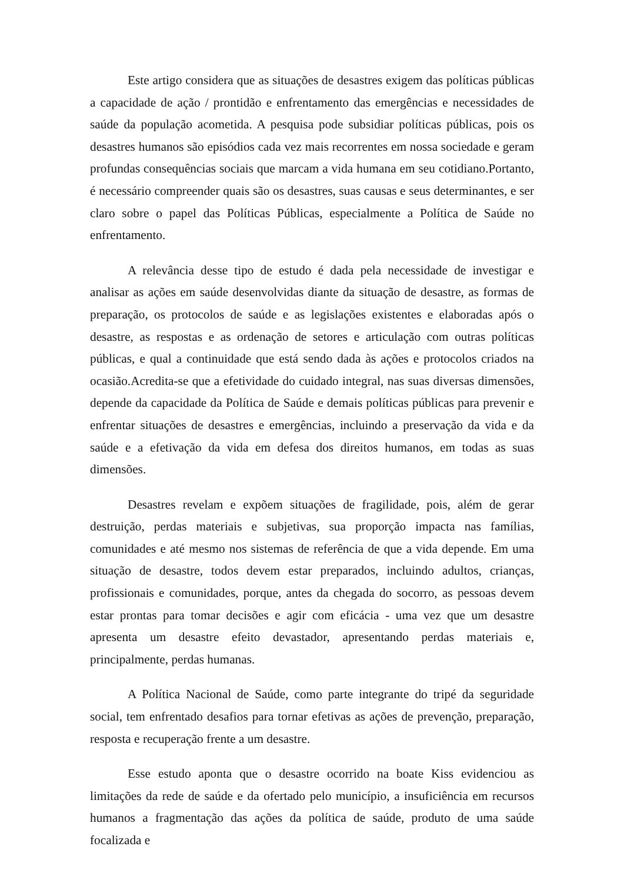Este artigo considera que as situações de desastres exigem das políticas públicas a capacidade de ação / prontidão e enfrentamento das emergências e necessidades de saúde da população acometida. A pesquisa pode subsidiar políticas públicas, pois os desastres humanos são episódios cada vez mais recorrentes em nossa sociedade e geram profundas consequências sociais que marcam a vida humana em seu cotidiano.Portanto, é necessário compreender quais são os desastres, suas causas e seus determinantes, e ser claro sobre o papel das Políticas Públicas, especialmente a Política de Saúde no enfrentamento.
A relevância desse tipo de estudo é dada pela necessidade de investigar e analisar as ações em saúde desenvolvidas diante da situação de desastre, as formas de preparação, os protocolos de saúde e as legislações existentes e elaboradas após o desastre, as respostas e as ordenação de setores e articulação com outras políticas públicas, e qual a continuidade que está sendo dada às ações e protocolos criados na ocasião.Acredita-se que a efetividade do cuidado integral, nas suas diversas dimensões, depende da capacidade da Política de Saúde e demais políticas públicas para prevenir e enfrentar situações de desastres e emergências, incluindo a preservação da vida e da saúde e a efetivação da vida em defesa dos direitos humanos, em todas as suas dimensões.
Desastres revelam e expõem situações de fragilidade, pois, além de gerar destruição, perdas materiais e subjetivas, sua proporção impacta nas famílias, comunidades e até mesmo nos sistemas de referência de que a vida depende. Em uma situação de desastre, todos devem estar preparados, incluindo adultos, crianças, profissionais e comunidades, porque, antes da chegada do socorro, as pessoas devem estar prontas para tomar decisões e agir com eficácia - uma vez que um desastre apresenta um desastre efeito devastador, apresentando perdas materiais e, principalmente, perdas humanas.
A Política Nacional de Saúde, como parte integrante do tripé da seguridade social, tem enfrentado desafios para tornar efetivas as ações de prevenção, preparação, resposta e recuperação frente a um desastre.
Esse estudo aponta que o desastre ocorrido na boate Kiss evidenciou as limitações da rede de saúde e da ofertado pelo município, a insuficiência em recursos humanos a fragmentação das ações da política de saúde, produto de uma saúde focalizada e